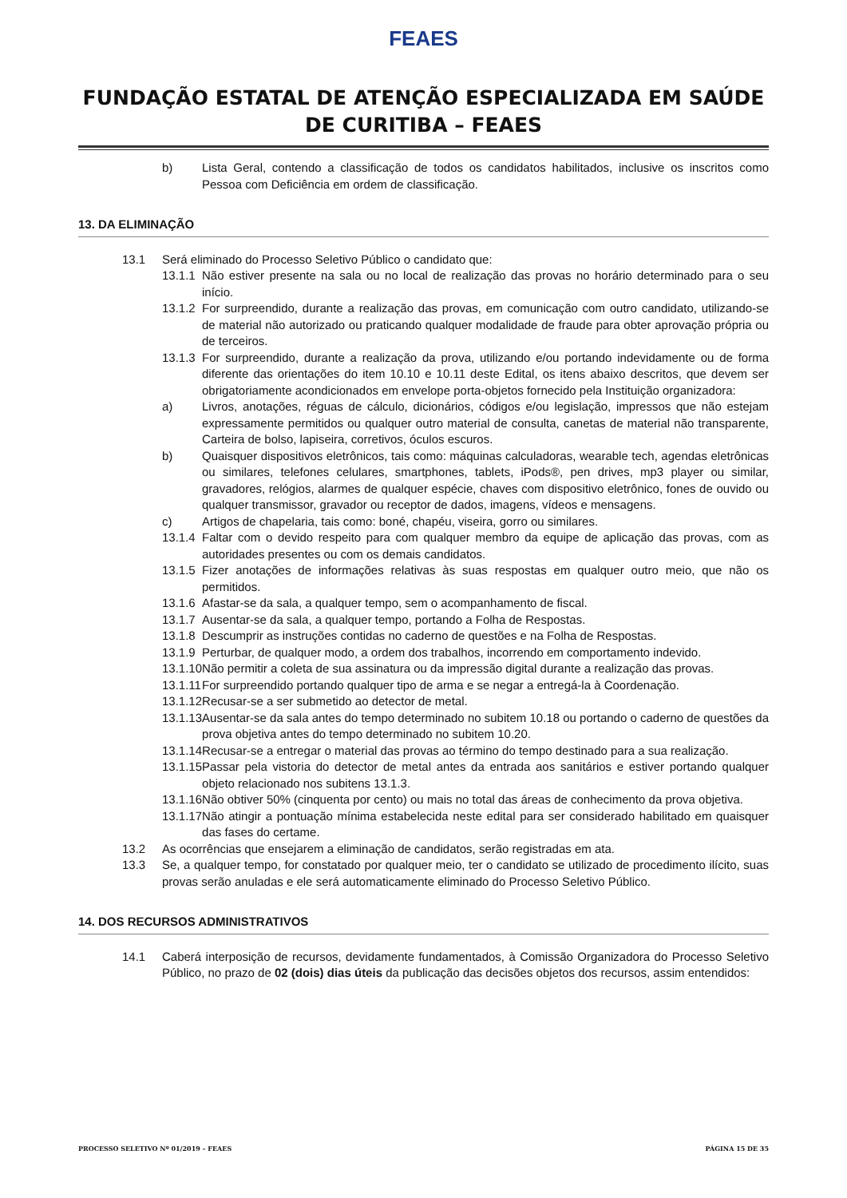FEAES
FUNDAÇÃO ESTATAL DE ATENÇÃO ESPECIALIZADA EM SAÚDE DE CURITIBA – FEAES
b) Lista Geral, contendo a classificação de todos os candidatos habilitados, inclusive os inscritos como Pessoa com Deficiência em ordem de classificação.
13. DA ELIMINAÇÃO
13.1 Será eliminado do Processo Seletivo Público o candidato que:
13.1.1 Não estiver presente na sala ou no local de realização das provas no horário determinado para o seu início.
13.1.2 For surpreendido, durante a realização das provas, em comunicação com outro candidato, utilizando-se de material não autorizado ou praticando qualquer modalidade de fraude para obter aprovação própria ou de terceiros.
13.1.3 For surpreendido, durante a realização da prova, utilizando e/ou portando indevidamente ou de forma diferente das orientações do item 10.10 e 10.11 deste Edital, os itens abaixo descritos, que devem ser obrigatoriamente acondicionados em envelope porta-objetos fornecido pela Instituição organizadora:
a) Livros, anotações, réguas de cálculo, dicionários, códigos e/ou legislação, impressos que não estejam expressamente permitidos ou qualquer outro material de consulta, canetas de material não transparente, Carteira de bolso, lapiseira, corretivos, óculos escuros.
b) Quaisquer dispositivos eletrônicos, tais como: máquinas calculadoras, wearable tech, agendas eletrônicas ou similares, telefones celulares, smartphones, tablets, iPods®, pen drives, mp3 player ou similar, gravadores, relógios, alarmes de qualquer espécie, chaves com dispositivo eletrônico, fones de ouvido ou qualquer transmissor, gravador ou receptor de dados, imagens, vídeos e mensagens.
c) Artigos de chapelaria, tais como: boné, chapéu, viseira, gorro ou similares.
13.1.4 Faltar com o devido respeito para com qualquer membro da equipe de aplicação das provas, com as autoridades presentes ou com os demais candidatos.
13.1.5 Fizer anotações de informações relativas às suas respostas em qualquer outro meio, que não os permitidos.
13.1.6 Afastar-se da sala, a qualquer tempo, sem o acompanhamento de fiscal.
13.1.7 Ausentar-se da sala, a qualquer tempo, portando a Folha de Respostas.
13.1.8 Descumprir as instruções contidas no caderno de questões e na Folha de Respostas.
13.1.9 Perturbar, de qualquer modo, a ordem dos trabalhos, incorrendo em comportamento indevido.
13.1.10 Não permitir a coleta de sua assinatura ou da impressão digital durante a realização das provas.
13.1.11 For surpreendido portando qualquer tipo de arma e se negar a entregá-la à Coordenação.
13.1.12 Recusar-se a ser submetido ao detector de metal.
13.1.13 Ausentar-se da sala antes do tempo determinado no subitem 10.18 ou portando o caderno de questões da prova objetiva antes do tempo determinado no subitem 10.20.
13.1.14 Recusar-se a entregar o material das provas ao término do tempo destinado para a sua realização.
13.1.15 Passar pela vistoria do detector de metal antes da entrada aos sanitários e estiver portando qualquer objeto relacionado nos subitens 13.1.3.
13.1.16 Não obtiver 50% (cinquenta por cento) ou mais no total das áreas de conhecimento da prova objetiva.
13.1.17 Não atingir a pontuação mínima estabelecida neste edital para ser considerado habilitado em quaisquer das fases do certame.
13.2 As ocorrências que ensejarem a eliminação de candidatos, serão registradas em ata.
13.3 Se, a qualquer tempo, for constatado por qualquer meio, ter o candidato se utilizado de procedimento ilícito, suas provas serão anuladas e ele será automaticamente eliminado do Processo Seletivo Público.
14. DOS RECURSOS ADMINISTRATIVOS
14.1 Caberá interposição de recursos, devidamente fundamentados, à Comissão Organizadora do Processo Seletivo Público, no prazo de 02 (dois) dias úteis da publicação das decisões objetos dos recursos, assim entendidos:
PROCESSO SELETIVO Nº 01/2019 – FEAES PÁGINA 15 DE 35